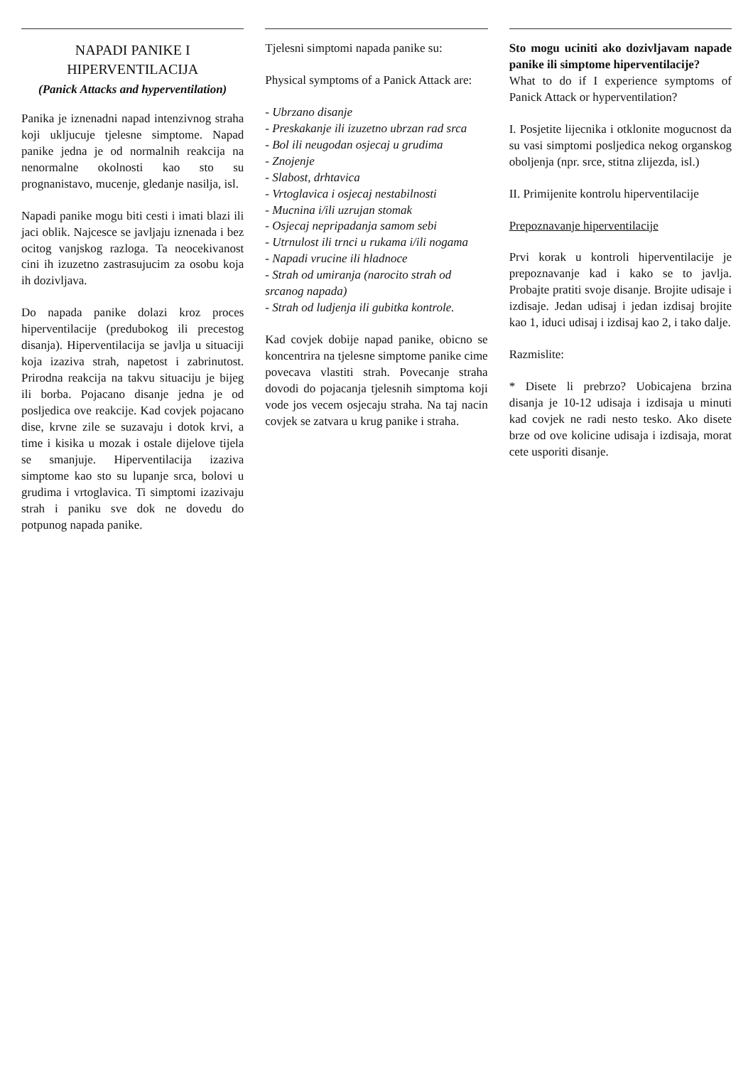NAPADI PANIKE I
HIPERVENTILACIJA
(Panick Attacks and hyperventilation)
Panika je iznenadni napad intenzivnog straha koji ukljucuje tjelesne simptome. Napad panike jedna je od normalnih reakcija na nenormalne okolnosti kao sto su prognanistavo, mucenje, gledanje nasilja, isl.
Napadi panike mogu biti cesti i imati blazi ili jaci oblik. Najcesce se javljaju iznenada i bez ocitog vanjskog razloga. Ta neocekivanost cini ih izuzetno zastrasujucim za osobu koja ih dozivljava.
Do napada panike dolazi kroz proces hiperventilacije (predubokog ili precestog disanja). Hiperventilacija se javlja u situaciji koja izaziva strah, napetost i zabrinutost. Prirodna reakcija na takvu situaciju je bijeg ili borba. Pojacano disanje jedna je od posljedica ove reakcije. Kad covjek pojacano dise, krvne zile se suzavaju i dotok krvi, a time i kisika u mozak i ostale dijelove tijela se smanjuje. Hiperventilacija izaziva simptome kao sto su lupanje srca, bolovi u grudima i vrtoglavica. Ti simptomi izazivaju strah i paniku sve dok ne dovedu do potpunog napada panike.
Tjelesni simptomi napada panike su:
Physical symptoms of a Panick Attack are:
- Ubrzano disanje
- Preskakanje ili izuzetno ubrzan rad srca
- Bol ili neugodan osjecaj u grudima
- Znojenje
- Slabost, drhtavica
- Vrtoglavica i osjecaj nestabilnosti
- Mucnina i/ili uzrujan stomak
- Osjecaj nepripadanja samom sebi
- Utrnulost ili trnci u rukama i/ili nogama
- Napadi vrucine ili hladnoce
- Strah od umiranja (narocito strah od srcanog napada)
- Strah od ludjenja ili gubitka kontrole.
Kad covjek dobije napad panike, obicno se koncentrira na tjelesne simptome panike cime povecava vlastiti strah. Povecanje straha dovodi do pojacanja tjelesnih simptoma koji vode jos vecem osjecaju straha. Na taj nacin covjek se zatvara u krug panike i straha.
Sto mogu uciniti ako dozivljavam napade panike ili simptome hiperventilacije?
What to do if I experience symptoms of Panick Attack or hyperventilation?
I. Posjetite lijecnika i otklonite mogucnost da su vasi simptomi posljedica nekog organskog oboljenja (npr. srce, stitna zlijezda, isl.)
II. Primijenite kontrolu hiperventilacije
Prepoznavanje hiperventilacije
Prvi korak u kontroli hiperventilacije je prepoznavanje kad i kako se to javlja. Probajte pratiti svoje disanje. Brojite udisaje i izdisaje. Jedan udisaj i jedan izdisaj brojite kao 1, iduci udisaj i izdisaj kao 2, i tako dalje.
Razmislite:
* Disete li prebrzo? Uobicajena brzina disanja je 10-12 udisaja i izdisaja u minuti kad covjek ne radi nesto tesko. Ako disete brze od ove kolicine udisaja i izdisaja, morat cete usporiti disanje.